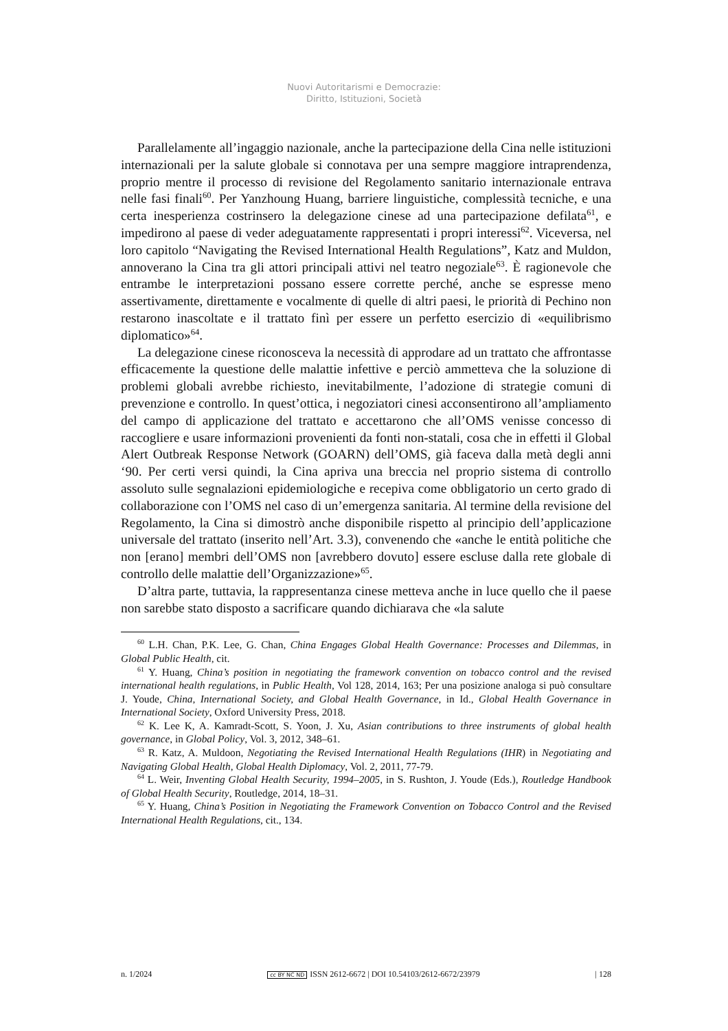Nuovi Autoritarismi e Democrazie:
Diritto, Istituzioni, Società
Parallelamente all’ingaggio nazionale, anche la partecipazione della Cina nelle istituzioni internazionali per la salute globale si connotava per una sempre maggiore intraprendenza, proprio mentre il processo di revisione del Regolamento sanitario internazionale entrava nelle fasi finali<sup>60</sup>. Per Yanzhoung Huang, barriere linguistiche, complessità tecniche, e una certa inesperienza costrinsero la delegazione cinese ad una partecipazione defilata<sup>61</sup>, e impedirono al paese di veder adeguatamente rappresentati i propri interessi<sup>62</sup>. Viceversa, nel loro capitolo “Navigating the Revised International Health Regulations”, Katz and Muldon, annoverano la Cina tra gli attori principali attivi nel teatro negoziale<sup>63</sup>. È ragionevole che entrambe le interpretazioni possano essere corrette perché, anche se espresse meno assertivamente, direttamente e vocalmente di quelle di altri paesi, le priorità di Pechino non restarono inascoltate e il trattato finì per essere un perfetto esercizio di «equilibrismo diplomatico»<sup>64</sup>.
La delegazione cinese riconosceva la necessità di approdare ad un trattato che affrontasse efficacemente la questione delle malattie infettive e perciò ammetteva che la soluzione di problemi globali avrebbe richiesto, inevitabilmente, l’adozione di strategie comuni di prevenzione e controllo. In quest’ottica, i negoziatori cinesi acconsentirono all’ampliamento del campo di applicazione del trattato e accettarono che all’OMS venisse concesso di raccogliere e usare informazioni provenienti da fonti non-statali, cosa che in effetti il Global Alert Outbreak Response Network (GOARN) dell’OMS, già faceva dalla metà degli anni ‘90. Per certi versi quindi, la Cina apriva una breccia nel proprio sistema di controllo assoluto sulle segnalazioni epidemiologiche e recepiva come obbligatorio un certo grado di collaborazione con l’OMS nel caso di un’emergenza sanitaria. Al termine della revisione del Regolamento, la Cina si dimostrò anche disponibile rispetto al principio dell’applicazione universale del trattato (inserito nell’Art. 3.3), convenendo che «anche le entità politiche che non [erano] membri dell’OMS non [avrebbero dovuto] essere escluse dalla rete globale di controllo delle malattie dell’Organizzazione»<sup>65</sup>.
D’altra parte, tuttavia, la rappresentanza cinese metteva anche in luce quello che il paese non sarebbe stato disposto a sacrificare quando dichiarava che «la salute
<sup>60</sup> L.H. Chan, P.K. Lee, G. Chan, China Engages Global Health Governance: Processes and Dilemmas, in Global Public Health, cit.
<sup>61</sup> Y. Huang, China’s position in negotiating the framework convention on tobacco control and the revised international health regulations, in Public Health, Vol 128, 2014, 163; Per una posizione analoga si può consultare J. Youde, China, International Society, and Global Health Governance, in Id., Global Health Governance in International Society, Oxford University Press, 2018.
<sup>62</sup> K. Lee K, A. Kamradt-Scott, S. Yoon, J. Xu, Asian contributions to three instruments of global health governance, in Global Policy, Vol. 3, 2012, 348–61.
<sup>63</sup> R. Katz, A. Muldoon, Negotiating the Revised International Health Regulations (IHR) in Negotiating and Navigating Global Health, Global Health Diplomacy, Vol. 2, 2011, 77-79.
<sup>64</sup> L. Weir, Inventing Global Health Security, 1994–2005, in S. Rushton, J. Youde (Eds.), Routledge Handbook of Global Health Security, Routledge, 2014, 18–31.
<sup>65</sup> Y. Huang, China’s Position in Negotiating the Framework Convention on Tobacco Control and the Revised International Health Regulations, cit., 134.
n. 1/2024 cc BY NC ND ISSN 2612-6672 | DOI 10.54103/2612-6672/23979 | 128